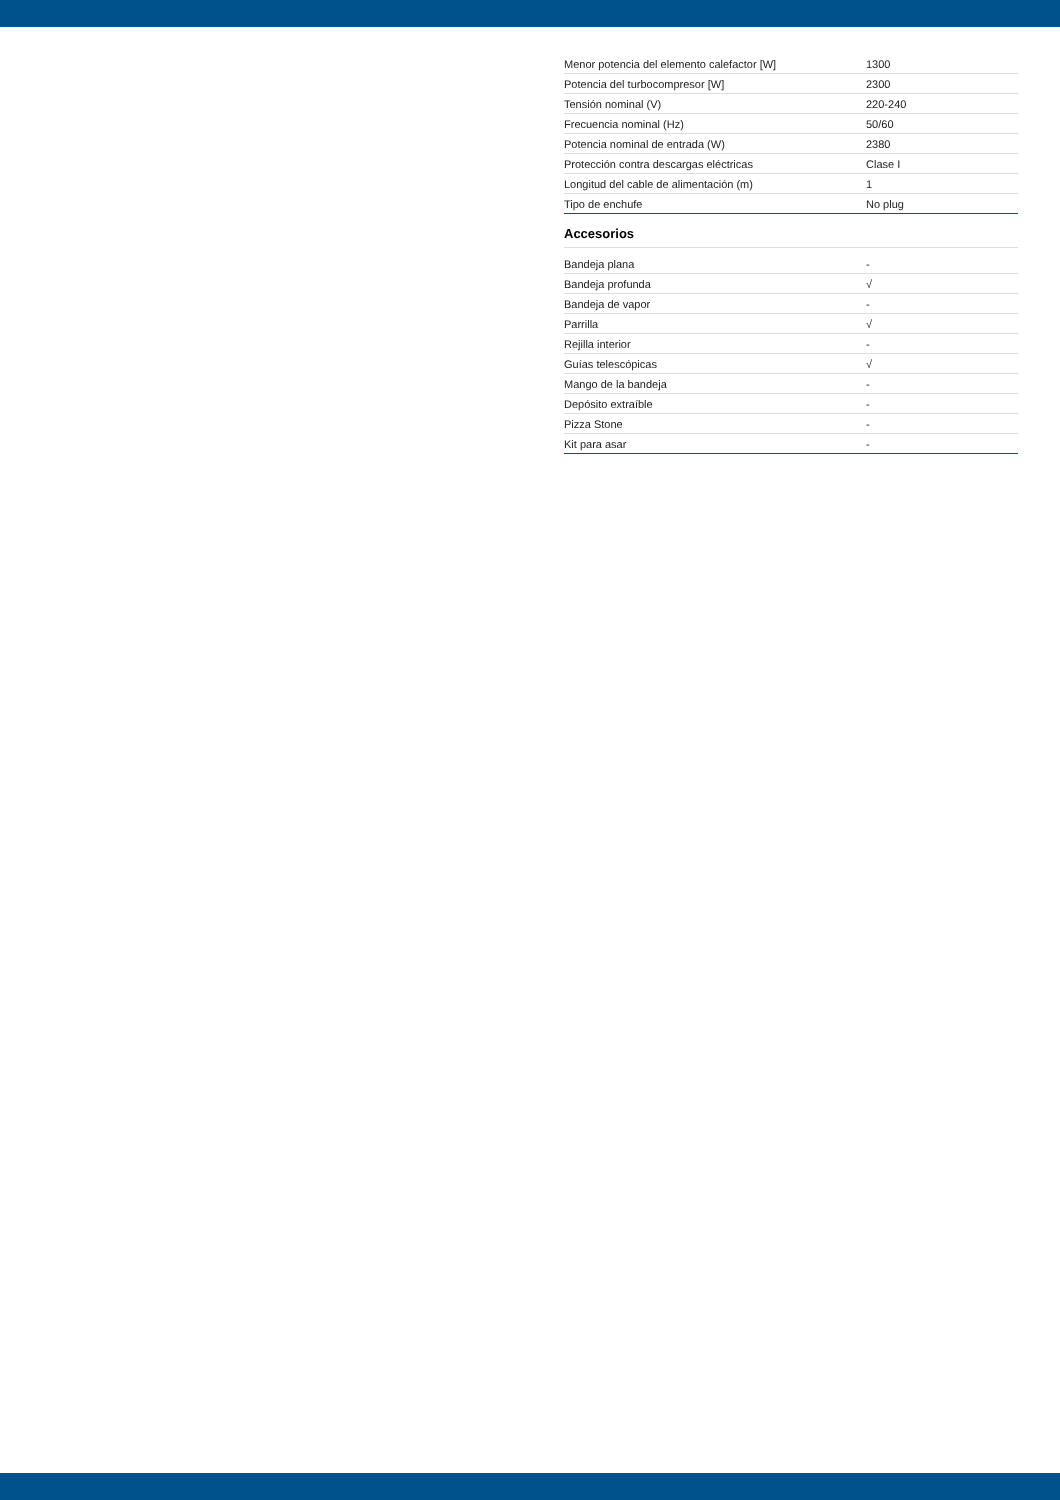| Menor potencia del elemento calefactor [W] | 1300 |
| Potencia del turbocompresor [W] | 2300 |
| Tensión nominal (V) | 220-240 |
| Frecuencia nominal (Hz) | 50/60 |
| Potencia nominal de entrada (W) | 2380 |
| Protección contra descargas eléctricas | Clase I |
| Longitud del cable de alimentación (m) | 1 |
| Tipo de enchufe | No plug |
Accesorios
| Bandeja plana | - |
| Bandeja profunda | √ |
| Bandeja de vapor | - |
| Parrilla | √ |
| Rejilla interior | - |
| Guías telescópicas | √ |
| Mango de la bandeja | - |
| Depósito extraíble | - |
| Pizza Stone | - |
| Kit para asar | - |